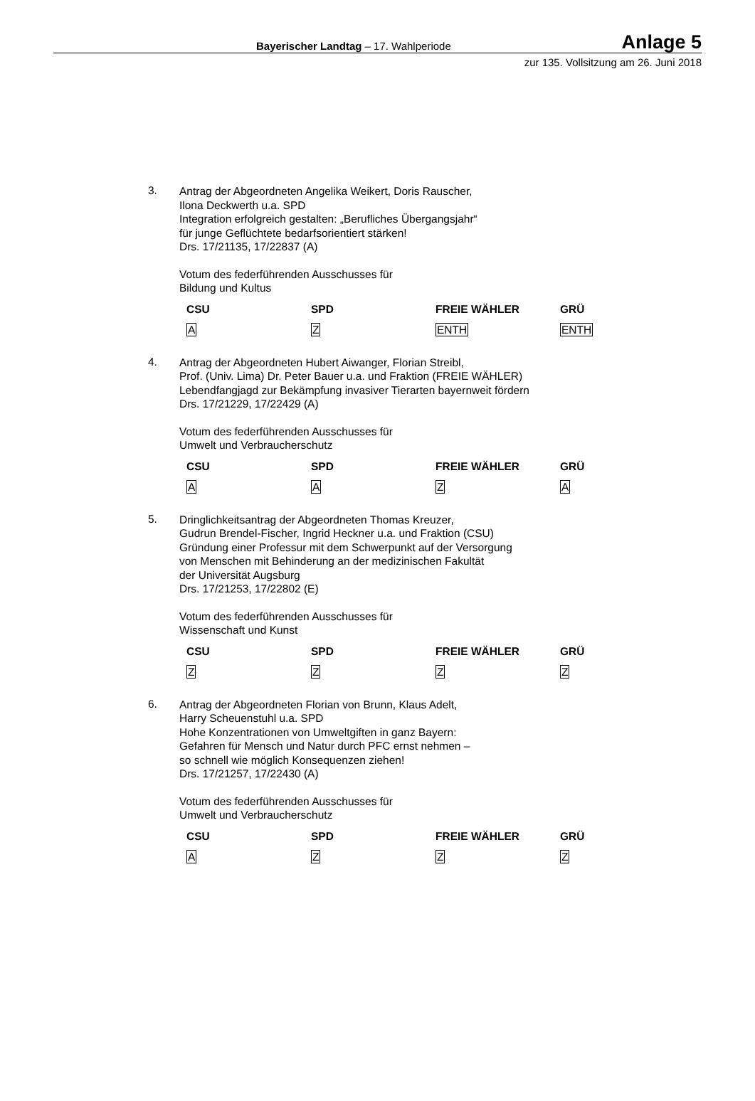Bayerischer Landtag – 17. Wahlperiode Anlage 5
zur 135. Vollsitzung am 26. Juni 2018
3.
Antrag der Abgeordneten Angelika Weikert, Doris Rauscher,
Ilona Deckwerth u.a. SPD
Integration erfolgreich gestalten: „Berufliches Übergangsjahr“
für junge Geflüchtete bedarfsorientiert stärken!
Drs. 17/21135, 17/22837 (A)
Votum des federführenden Ausschusses für
Bildung und Kultus
| CSU | SPD | FREIE WÄHLER | GRÜ |
| --- | --- | --- | --- |
| A | Z | ENTH | ENTH |
4.
Antrag der Abgeordneten Hubert Aiwanger, Florian Streibl,
Prof. (Univ. Lima) Dr. Peter Bauer u.a. und Fraktion (FREIE WÄHLER)
Lebendfangjagd zur Bekämpfung invasiver Tierarten bayernweit fördern
Drs. 17/21229, 17/22429 (A)
Votum des federführenden Ausschusses für
Umwelt und Verbraucherschutz
| CSU | SPD | FREIE WÄHLER | GRÜ |
| --- | --- | --- | --- |
| A | A | Z | A |
5.
Dringlichkeitsantrag der Abgeordneten Thomas Kreuzer,
Gudrun Brendel-Fischer, Ingrid Heckner u.a. und Fraktion (CSU)
Gründung einer Professur mit dem Schwerpunkt auf der Versorgung
von Menschen mit Behinderung an der medizinischen Fakultät
der Universität Augsburg
Drs. 17/21253, 17/22802 (E)
Votum des federführenden Ausschusses für
Wissenschaft und Kunst
| CSU | SPD | FREIE WÄHLER | GRÜ |
| --- | --- | --- | --- |
| Z | Z | Z | Z |
6.
Antrag der Abgeordneten Florian von Brunn, Klaus Adelt,
Harry Scheuenstuhl u.a. SPD
Hohe Konzentrationen von Umweltgiften in ganz Bayern:
Gefahren für Mensch und Natur durch PFC ernst nehmen –
so schnell wie möglich Konsequenzen ziehen!
Drs. 17/21257, 17/22430 (A)
Votum des federführenden Ausschusses für
Umwelt und Verbraucherschutz
| CSU | SPD | FREIE WÄHLER | GRÜ |
| --- | --- | --- | --- |
| A | Z | Z | Z |